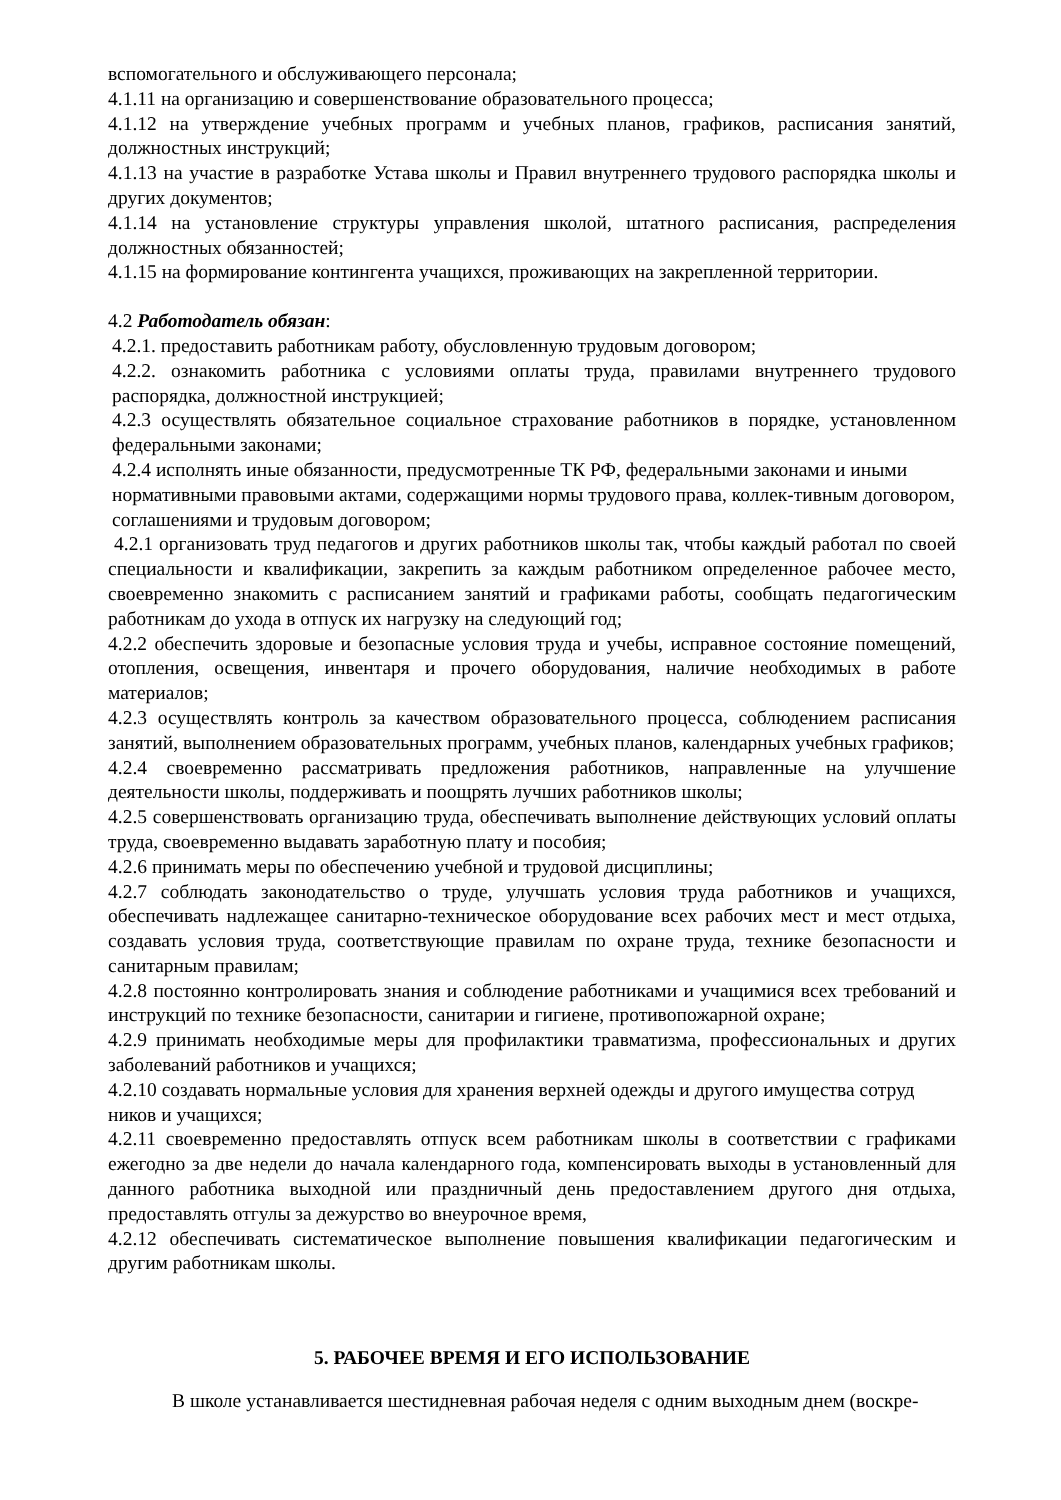вспомогательного и обслуживающего персонала;
4.1.11 на организацию и совершенствование образовательного процесса;
4.1.12 на утверждение учебных программ и учебных планов, графиков, расписания занятий, должностных инструкций;
4.1.13 на участие в разработке Устава школы и Правил внутреннего трудового распорядка школы и других документов;
4.1.14 на установление структуры управления школой, штатного расписания, распределения должностных обязанностей;
4.1.15 на формирование контингента учащихся, проживающих на закрепленной территории.
4.2 Работодатель обязан:
4.2.1. предоставить работникам работу, обусловленную трудовым договором;
4.2.2. ознакомить работника с условиями оплаты труда, правилами внутреннего трудового распорядка, должностной инструкцией;
4.2.3 осуществлять обязательное социальное страхование работников в порядке, установленном федеральными законами;
4.2.4 исполнять иные обязанности, предусмотренные ТК РФ, федеральными законами и иными нормативными правовыми актами, содержащими нормы трудового права, коллек-тивным договором, соглашениями и трудовым договором;
4.2.1 организовать труд педагогов и других работников школы так, чтобы каждый работал по своей специальности и квалификации, закрепить за каждым работником определенное рабочее место, своевременно знакомить с расписанием занятий и графиками работы, сообщать педагогическим работникам до ухода в отпуск их нагрузку на следующий год;
4.2.2 обеспечить здоровые и безопасные условия труда и учебы, исправное состояние помещений, отопления, освещения, инвентаря и прочего оборудования, наличие необходимых в работе материалов;
4.2.3 осуществлять контроль за качеством образовательного процесса, соблюдением расписания занятий, выполнением образовательных программ, учебных планов, календарных учебных графиков;
4.2.4 своевременно рассматривать предложения работников, направленные на улучшение деятельности школы, поддерживать и поощрять лучших работников школы;
4.2.5 совершенствовать организацию труда, обеспечивать выполнение действующих условий оплаты труда, своевременно выдавать заработную плату и пособия;
4.2.6 принимать меры по обеспечению учебной и трудовой дисциплины;
4.2.7 соблюдать законодательство о труде, улучшать условия труда работников и учащихся, обеспечивать надлежащее санитарно-техническое оборудование всех рабочих мест и мест отдыха, создавать условия труда, соответствующие правилам по охране труда, технике безопасности и санитарным правилам;
4.2.8 постоянно контролировать знания и соблюдение работниками и учащимися всех требований и инструкций по технике безопасности, санитарии и гигиене, противопожарной охране;
4.2.9 принимать необходимые меры для профилактики травматизма, профессиональных и других заболеваний работников и учащихся;
4.2.10 создавать нормальные условия для хранения верхней одежды и другого имущества сотруд ников и учащихся;
4.2.11 своевременно предоставлять отпуск всем работникам школы в соответствии с графиками ежегодно за две недели до начала календарного года, компенсировать выходы в установленный для данного работника выходной или праздничный день предоставлением другого дня отдыха, предоставлять отгулы за дежурство во внеурочное время,
4.2.12 обеспечивать систематическое выполнение повышения квалификации педагогическим и другим работникам школы.
5. РАБОЧЕЕ ВРЕМЯ И ЕГО ИСПОЛЬЗОВАНИЕ
В школе устанавливается шестидневная рабочая неделя с одним выходным днем (воскре-